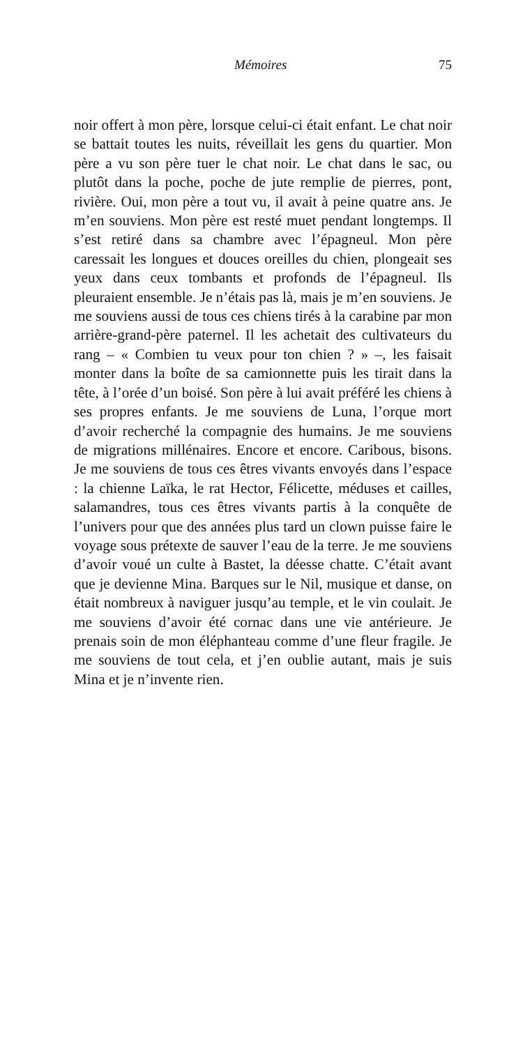Mémoires 75
noir offert à mon père, lorsque celui-ci était enfant. Le chat noir se battait toutes les nuits, réveillait les gens du quartier. Mon père a vu son père tuer le chat noir. Le chat dans le sac, ou plutôt dans la poche, poche de jute remplie de pierres, pont, rivière. Oui, mon père a tout vu, il avait à peine quatre ans. Je m’en souviens. Mon père est resté muet pendant longtemps. Il s’est retiré dans sa chambre avec l’épagneul. Mon père caressait les longues et douces oreilles du chien, plongeait ses yeux dans ceux tombants et profonds de l’épagneul. Ils pleuraient ensemble. Je n’étais pas là, mais je m’en souviens. Je me souviens aussi de tous ces chiens tirés à la carabine par mon arrière-grand-père paternel. Il les achetait des cultivateurs du rang – « Combien tu veux pour ton chien ? » –, les faisait monter dans la boîte de sa camionnette puis les tirait dans la tête, à l’orée d’un boisé. Son père à lui avait préféré les chiens à ses propres enfants. Je me souviens de Luna, l’orque mort d’avoir recherché la compagnie des humains. Je me souviens de migrations millénaires. Encore et encore. Caribous, bisons. Je me souviens de tous ces êtres vivants envoyés dans l’espace : la chienne Laïka, le rat Hector, Félicette, méduses et cailles, salamandres, tous ces êtres vivants partis à la conquête de l’univers pour que des années plus tard un clown puisse faire le voyage sous prétexte de sauver l’eau de la terre. Je me souviens d’avoir voué un culte à Bastet, la déesse chatte. C’était avant que je devienne Mina. Barques sur le Nil, musique et danse, on était nombreux à naviguer jusqu’au temple, et le vin coulait. Je me souviens d’avoir été cornac dans une vie antérieure. Je prenais soin de mon éléphanteau comme d’une fleur fragile. Je me souviens de tout cela, et j’en oublie autant, mais je suis Mina et je n’invente rien.